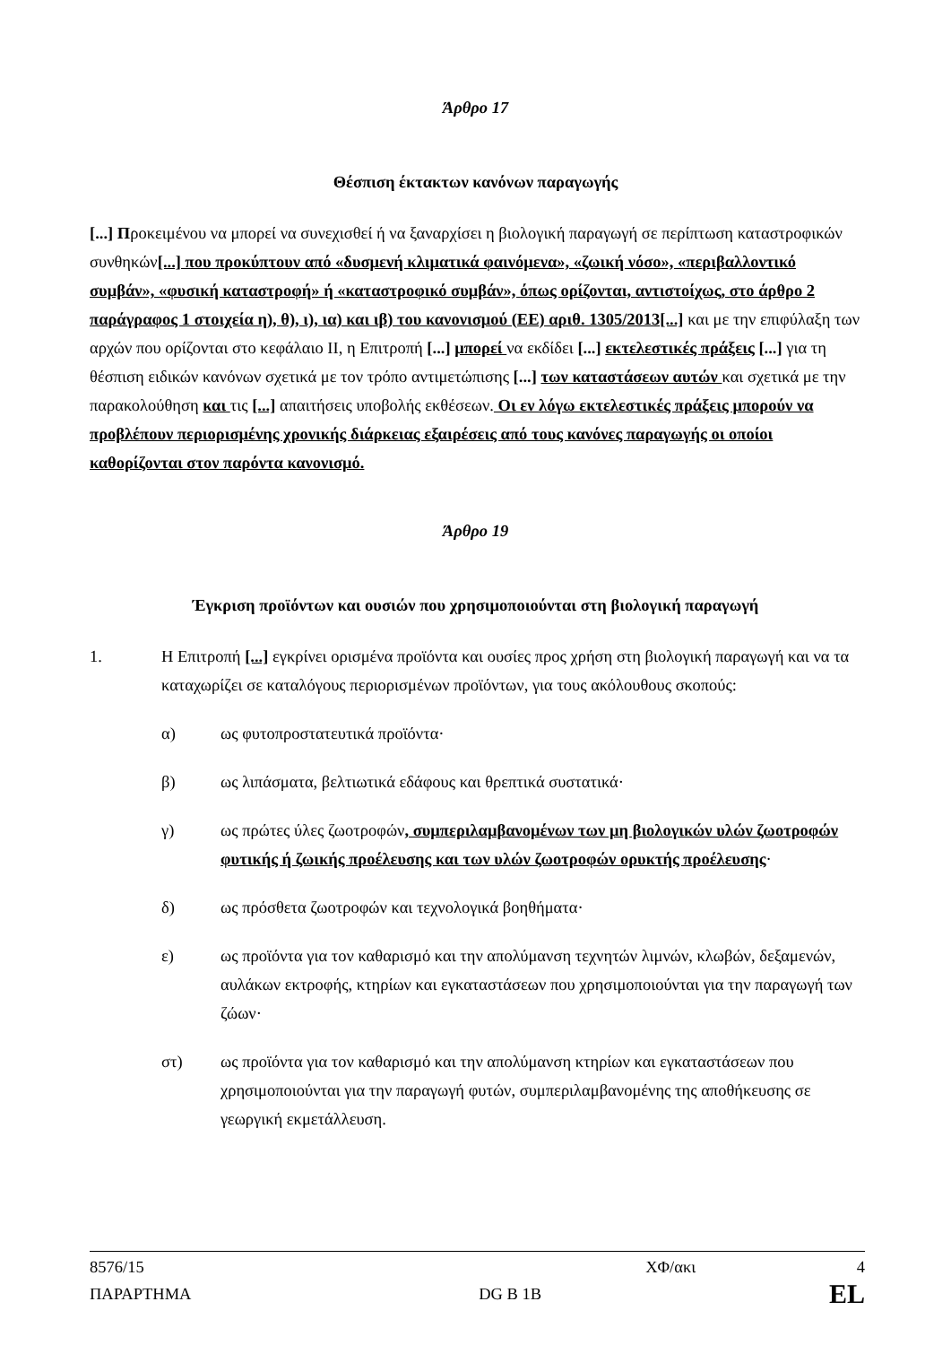Άρθρο 17
Θέσπιση έκτακτων κανόνων παραγωγής
[...] Προκειμένου να μπορεί να συνεχισθεί ή να ξαναρχίσει η βιολογική παραγωγή σε περίπτωση καταστροφικών συνθηκών[...] που προκύπτουν από «δυσμενή κλιματικά φαινόμενα», «ζωική νόσο», «περιβαλλοντικό συμβάν», «φυσική καταστροφή» ή «καταστροφικό συμβάν», όπως ορίζονται, αντιστοίχως, στο άρθρο 2 παράγραφος 1 στοιχεία η), θ), ι), ια) και ιβ) του κανονισμού (ΕΕ) αριθ. 1305/2013[...] και με την επιφύλαξη των αρχών που ορίζονται στο κεφάλαιο II, η Επιτροπή [...] μπορεί να εκδίδει [...] εκτελεστικές πράξεις [...] για τη θέσπιση ειδικών κανόνων σχετικά με τον τρόπο αντιμετώπισης [...] των καταστάσεων αυτών και σχετικά με την παρακολούθηση και τις [...] απαιτήσεις υποβολής εκθέσεων. Οι εν λόγω εκτελεστικές πράξεις μπορούν να προβλέπουν περιορισμένης χρονικής διάρκειας εξαιρέσεις από τους κανόνες παραγωγής οι οποίοι καθορίζονται στον παρόντα κανονισμό.
Άρθρο 19
Έγκριση προϊόντων και ουσιών που χρησιμοποιούνται στη βιολογική παραγωγή
1. Η Επιτροπή [...] εγκρίνει ορισμένα προϊόντα και ουσίες προς χρήση στη βιολογική παραγωγή και να τα καταχωρίζει σε καταλόγους περιορισμένων προϊόντων, για τους ακόλουθους σκοπούς:
α) ως φυτοπροστατευτικά προϊόντα·
β) ως λιπάσματα, βελτιωτικά εδάφους και θρεπτικά συστατικά·
γ) ως πρώτες ύλες ζωοτροφών, συμπεριλαμβανομένων των μη βιολογικών υλών ζωοτροφών φυτικής ή ζωικής προέλευσης και των υλών ζωοτροφών ορυκτής προέλευσης·
δ) ως πρόσθετα ζωοτροφών και τεχνολογικά βοηθήματα·
ε) ως προϊόντα για τον καθαρισμό και την απολύμανση τεχνητών λιμνών, κλωβών, δεξαμενών, αυλάκων εκτροφής, κτηρίων και εγκαταστάσεων που χρησιμοποιούνται για την παραγωγή των ζώων·
στ) ως προϊόντα για τον καθαρισμό και την απολύμανση κτηρίων και εγκαταστάσεων που χρησιμοποιούνται για την παραγωγή φυτών, συμπεριλαμβανομένης της αποθήκευσης σε γεωργική εκμετάλλευση.
8576/15 ΧΦ/ακι 4
ΠΑΡΑΡΤΗΜΑ DG B 1B EL